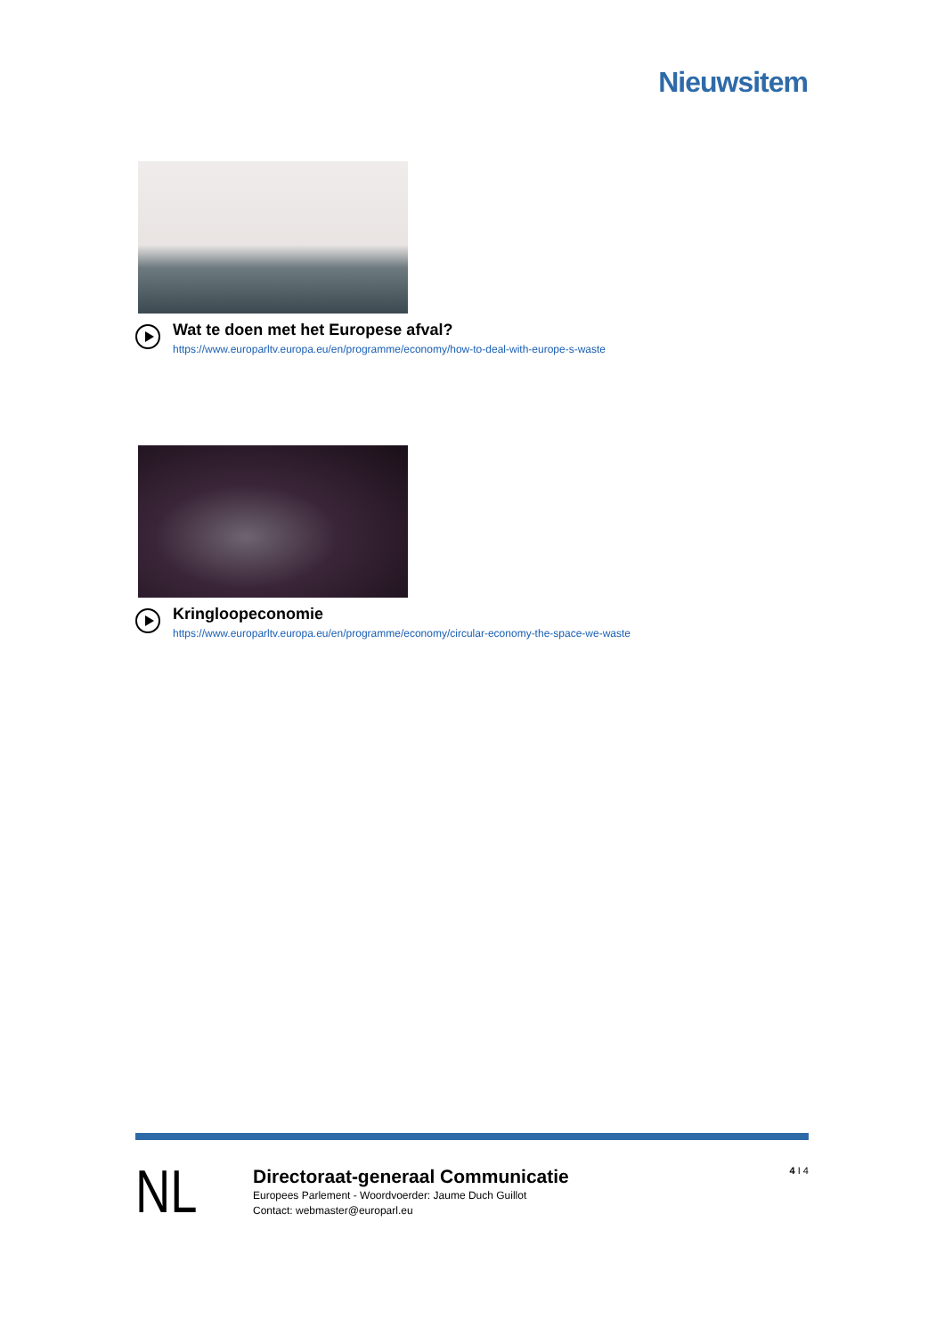Nieuwsitem
Wat te doen met het Europese afval?
https://www.europarltv.europa.eu/en/programme/economy/how-to-deal-with-europe-s-waste
Kringloopeconomie
https://www.europarltv.europa.eu/en/programme/economy/circular-economy-the-space-we-waste
NL
Directoraat-generaal Communicatie
Europees Parlement - Woordvoerder: Jaume Duch Guillot
Contact: webmaster@europarl.eu
4 I 4